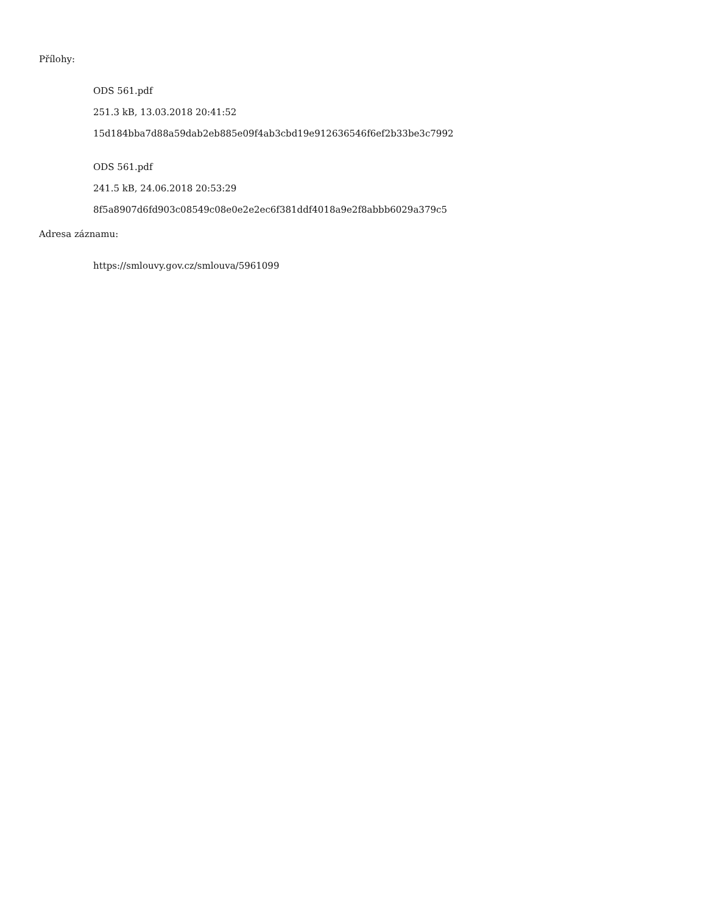Přílohy:
ODS 561.pdf
251.3 kB, 13.03.2018 20:41:52
15d184bba7d88a59dab2eb885e09f4ab3cbd19e912636546f6ef2b33be3c7992
ODS 561.pdf
241.5 kB, 24.06.2018 20:53:29
8f5a8907d6fd903c08549c08e0e2e2ec6f381ddf4018a9e2f8abbb6029a379c5
Adresa záznamu:
https://smlouvy.gov.cz/smlouva/5961099